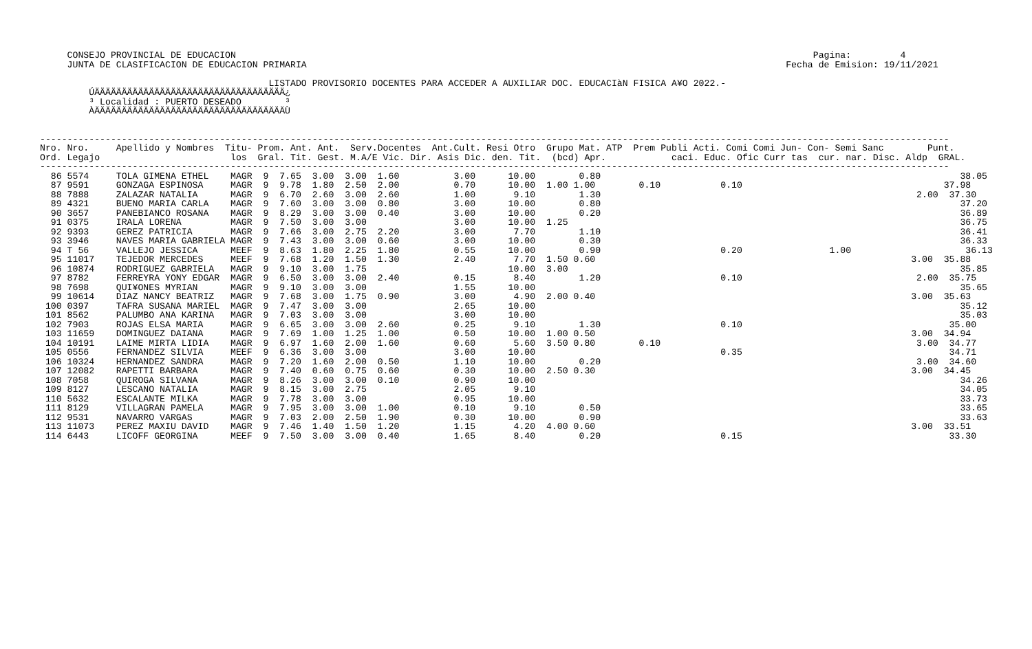CONSEJO PROVINCIAL DE EDUCACION                                                                                                          Pagina:         4
     JUNTA DE CLASIFICACION DE EDUCACION PRIMARIA                                                                                        Fecha de Emision: 19/11/2021

                                          LISTADO PROVISORIO DOCENTES PARA ACCEDER A AUXILIAR DOC. EDUCACIàN FISICA A¥O 2022.-
         ÚÄÄÄÄÄÄÄÄÄÄÄÄÄÄÄÄÄÄÄÄÄÄÄÄÄÄÄÄÄÄÄÄÄÄÄ¿
         ³ Localidad : PUERTO DESEADO        ³
         ÀÄÄÄÄÄÄÄÄÄÄÄÄÄÄÄÄÄÄÄÄÄÄÄÄÄÄÄÄÄÄÄÄÄÄÄÙ


-----------------------------------------------------------------------------------------------------------------------------------------------------------------------
Nro. Nro.     Apellido y Nombres  Titu- Prom. Ant. Ant.  Serv.Docentes  Ant.Cult. Resi Otro  Grupo Mat. ATP  Prem Publi Acti. Comi Comi Jun- Con- Semi Sanc        Punt.
Ord. Legajo                        los  Gral. Tit. Gest. M.A/E Vic. Dir. Asis Dic. den. Tit.  (bcd) Apr.            caci. Educ. Ofic Curr tas  cur. nar. Disc. Aldp  GRAL.
-----------------------------------------------------------------------------------------------------------------------------------------------------------------------
  86 5574     TOLA GIMENA ETHEL    MAGR  9  7.65  3.00  3.00  1.60          3.00      10.00        0.80                                                                  38.05
  87 9591     GONZAGA ESPINOSA     MAGR  9  9.78  1.80  2.50  2.00          0.70      10.00  1.00 1.00        0.10           0.10                                     37.98
  88 7888     ZALAZAR NATALIA      MAGR  9  6.70  2.60  3.00  2.60          1.00       9.10        1.30                                                          2.00  37.30
  89 4321     BUENO MARIA CARLA    MAGR  9  7.60  3.00  3.00  0.80          3.00      10.00        0.80                                                                  37.20
  90 3657     PANEBIANCO ROSANA    MAGR  9  8.29  3.00  3.00  0.40          3.00      10.00        0.20                                                                  36.89
  91 0375     IRALA LORENA         MAGR  9  7.50  3.00  3.00                3.00      10.00  1.25                                                                        36.75
  92 9393     GEREZ PATRICIA       MAGR  9  7.66  3.00  2.75  2.20          3.00       7.70        1.10                                                                  36.41
  93 3946     NAVES MARIA GABRIELA MAGR  9  7.43  3.00  3.00  0.60          3.00      10.00        0.30                                                                  36.33
  94 T 56     VALLEJO JESSICA      MEEF  9  8.63  1.80  2.25  1.80          0.55      10.00        0.90                      0.20                1.00                     36.13
  95 11017    TEJEDOR MERCEDES     MEEF  9  7.68  1.20  1.50  1.30          2.40       7.70  1.50 0.60                                                          3.00  35.88
  96 10874    RODRIGUEZ GABRIELA   MAGR  9  9.10  3.00  1.75                          10.00  3.00                                                                        35.85
  97 8782     FERREYRA YONY EDGAR  MAGR  9  6.50  3.00  3.00  2.40          0.15       8.40        1.20                      0.10                                2.00  35.75
  98 7698     QUI¥ONES MYRIAN      MAGR  9  9.10  3.00  3.00                1.55      10.00                                                                              35.65
  99 10614    DIAZ NANCY BEATRIZ   MAGR  9  7.68  3.00  1.75  0.90          3.00       4.90  2.00 0.40                                                          3.00  35.63
 100 0397     TAFRA SUSANA MARIEL  MAGR  9  7.47  3.00  3.00                2.65      10.00                                                                              35.12
 101 8562     PALUMBO ANA KARINA   MAGR  9  7.03  3.00  3.00                3.00      10.00                                                                              35.03
 102 7903     ROJAS ELSA MARIA     MAGR  9  6.65  3.00  3.00  2.60          0.25       9.10        1.30                      0.10                                      35.00
 103 11659    DOMINGUEZ DAIANA     MAGR  9  7.69  1.00  1.25  1.00          0.50      10.00  1.00 0.50                                                          3.00  34.94
 104 10191    LAIME MIRTA LIDIA    MAGR  9  6.97  1.60  2.00  1.60          0.60       5.60  3.50 0.80        0.10                                               3.00  34.77
 105 0556     FERNANDEZ SILVIA     MEEF  9  6.36  3.00  3.00                3.00      10.00                                  0.35                                      34.71
 106 10324    HERNANDEZ SANDRA     MAGR  9  7.20  1.60  2.00  0.50          1.10      10.00        0.20                                                          3.00  34.60
 107 12082    RAPETTI BARBARA      MAGR  9  7.40  0.60  0.75  0.60          0.30      10.00  2.50 0.30                                                          3.00  34.45
 108 7058     QUIROGA SILVANA      MAGR  9  8.26  3.00  3.00  0.10          0.90      10.00                                                                              34.26
 109 8127     LESCANO NATALIA      MAGR  9  8.15  3.00  2.75                2.05       9.10                                                                              34.05
 110 5632     ESCALANTE MILKA      MAGR  9  7.78  3.00  3.00                0.95      10.00                                                                              33.73
 111 8129     VILLAGRAN PAMELA     MAGR  9  7.95  3.00  3.00  1.00          0.10       9.10        0.50                                                                  33.65
 112 9531     NAVARRO VARGAS       MAGR  9  7.03  2.00  2.50  1.90          0.30      10.00        0.90                                                                  33.63
 113 11073    PEREZ MAXIU DAVID    MAGR  9  7.46  1.40  1.50  1.20          1.15       4.20  4.00 0.60                                                          3.00  33.51
 114 6443     LICOFF GEORGINA      MEEF  9  7.50  3.00  3.00  0.40          1.65       8.40        0.20                      0.15                                      33.30